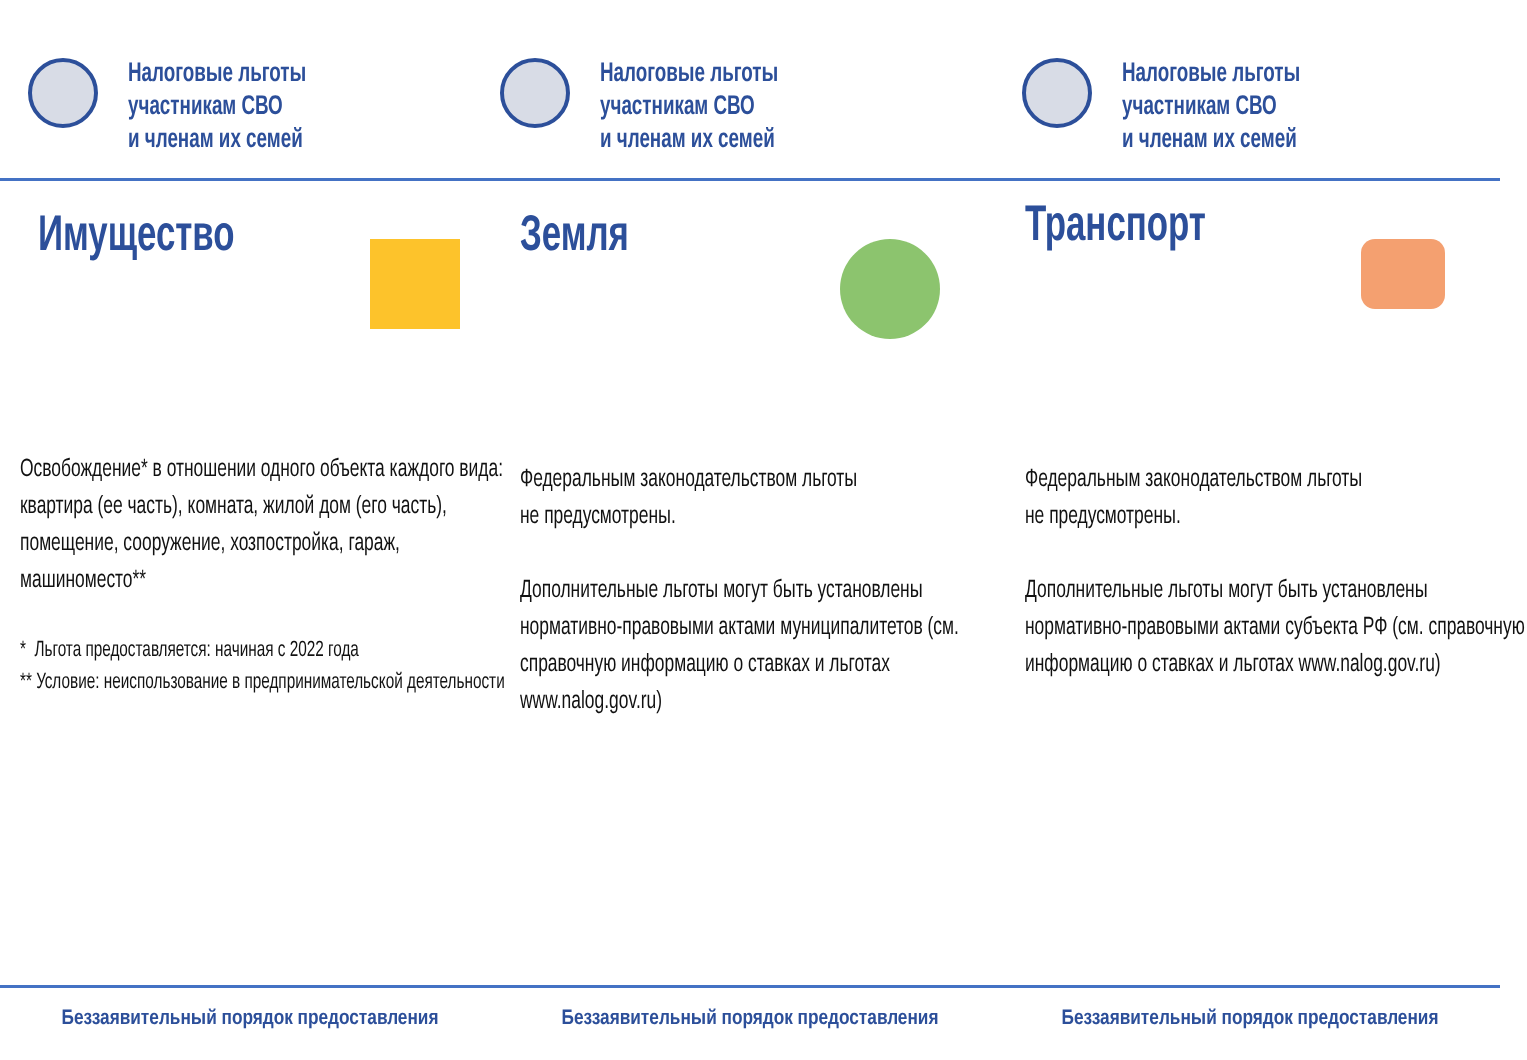Налоговые льготы
участникам СВО
и членам их семей
Налоговые льготы
участникам СВО
и членам их семей
Налоговые льготы
участникам СВО
и членам их семей
Имущество
Освобождение* в отношении одного объекта каждого вида: квартира (ее часть), комната, жилой дом (его часть), помещение, сооружение, хозпостройка, гараж, машиноместо**
* Льгота предоставляется: начиная с 2022 года
** Условие: неиспользование в предпринимательской деятельности
Земля
Федеральным законодательством льготы
не предусмотрены.
Дополнительные льготы могут быть установлены нормативно-правовыми актами муниципалитетов (см. справочную информацию о ставках и льготах www.nalog.gov.ru)
Транспорт
Федеральным законодательством льготы
не предусмотрены.
Дополнительные льготы могут быть установлены нормативно-правовыми актами субъекта РФ (см. справочную информацию о ставках и льготах www.nalog.gov.ru)
Беззаявительный порядок предоставления Беззаявительный порядок предоставления Беззаявительный порядок предоставления